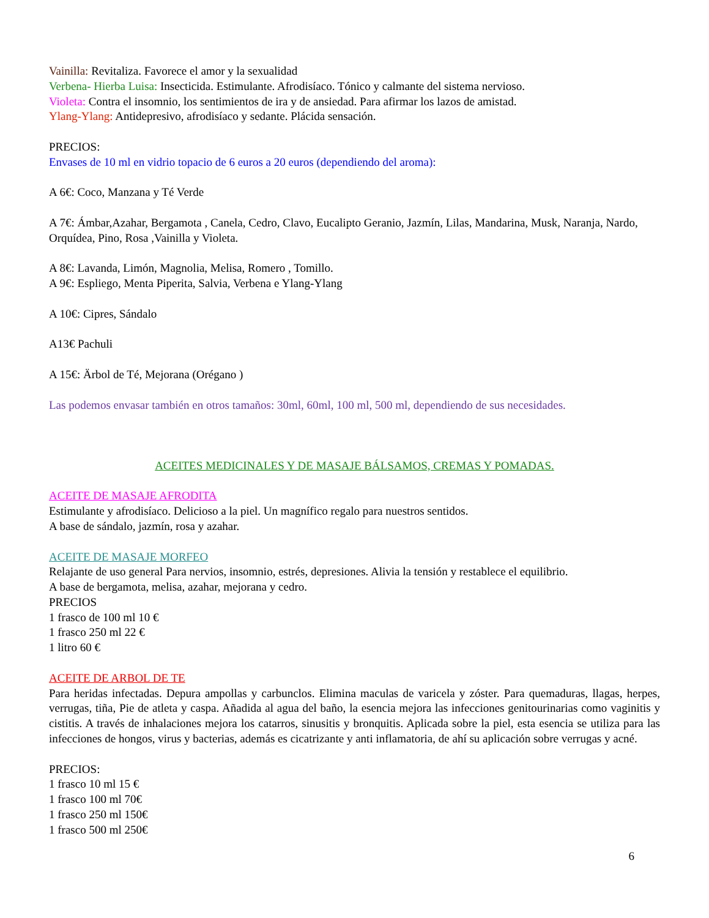Vainilla: Revitaliza. Favorece el amor y la sexualidad
Verbena- Hierba Luisa: Insecticida. Estimulante. Afrodisíaco. Tónico y calmante del sistema nervioso.
Violeta: Contra el insomnio, los sentimientos de ira y de ansiedad. Para afirmar los lazos de amistad.
Ylang-Ylang: Antidepresivo, afrodisíaco y sedante. Plácida sensación.
PRECIOS:
Envases de 10 ml en vidrio topacio de 6 euros a 20 euros (dependiendo del aroma):
A 6€: Coco, Manzana y Té Verde
A 7€: Ámbar,Azahar, Bergamota , Canela, Cedro, Clavo, Eucalipto Geranio, Jazmín, Lilas, Mandarina, Musk, Naranja, Nardo, Orquídea, Pino, Rosa ,Vainilla y Violeta.
A 8€: Lavanda, Limón, Magnolia, Melisa, Romero , Tomillo.
A 9€: Espliego, Menta Piperita, Salvia, Verbena e Ylang-Ylang
A 10€: Cipres, Sándalo
A13€ Pachuli
A 15€: Ärbol de Té, Mejorana (Orégano )
Las podemos envasar también en otros tamaños: 30ml, 60ml, 100 ml, 500 ml, dependiendo de sus necesidades.
ACEITES MEDICINALES Y DE MASAJE BÁLSAMOS, CREMAS Y POMADAS.
ACEITE DE MASAJE AFRODITA
Estimulante y afrodisíaco. Delicioso a la piel. Un magnífico regalo para nuestros sentidos.
A base de sándalo, jazmín, rosa y azahar.
ACEITE DE MASAJE MORFEO
Relajante de uso general Para nervios, insomnio, estrés, depresiones. Alivia la tensión y restablece el equilibrio.
A base de bergamota, melisa, azahar, mejorana y cedro.
PRECIOS
1 frasco de 100 ml 10 €
1 frasco 250 ml 22 €
1 litro 60 €
ACEITE DE ARBOL DE TE
Para heridas infectadas. Depura ampollas y carbunclos. Elimina maculas de varicela y zóster. Para quemaduras, llagas, herpes, verrugas, tiña, Pie de atleta y caspa. Añadida al agua del baño, la esencia mejora las infecciones genitourinarias como vaginitis y cistitis. A través de inhalaciones mejora los catarros, sinusitis y bronquitis. Aplicada sobre la piel, esta esencia se utiliza para las infecciones de hongos, virus y bacterias, además es cicatrizante y anti inflamatoria, de ahí su aplicación sobre verrugas y acné.
PRECIOS:
1 frasco 10 ml 15 €
1 frasco 100 ml 70€
1 frasco 250 ml 150€
1 frasco 500 ml 250€
6